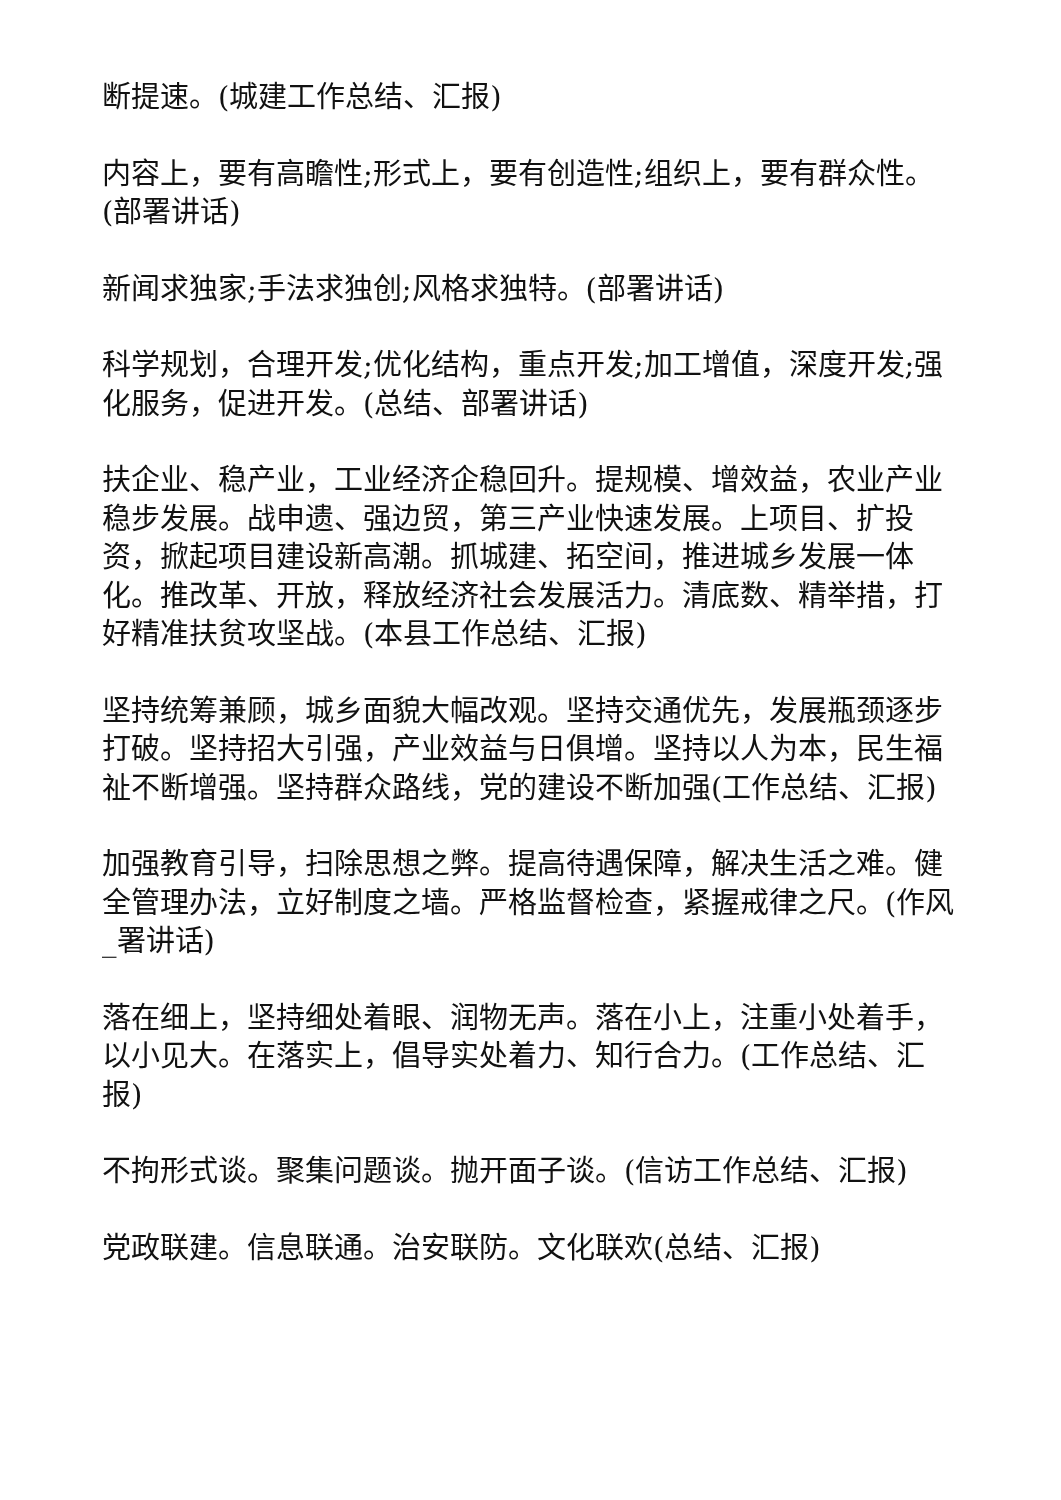断提速。(城建工作总结、汇报)
内容上，要有高瞻性;形式上，要有创造性;组织上，要有群众性。(部署讲话)
新闻求独家;手法求独创;风格求独特。(部署讲话)
科学规划，合理开发;优化结构，重点开发;加工增值，深度开发;强化服务，促进开发。(总结、部署讲话)
扶企业、稳产业，工业经济企稳回升。提规模、增效益，农业产业稳步发展。战申遗、强边贸，第三产业快速发展。上项目、扩投资，掀起项目建设新高潮。抓城建、拓空间，推进城乡发展一体化。推改革、开放，释放经济社会发展活力。清底数、精举措，打好精准扶贫攻坚战。(本县工作总结、汇报)
坚持统筹兼顾，城乡面貌大幅改观。坚持交通优先，发展瓶颈逐步打破。坚持招大引强，产业效益与日俱增。坚持以人为本，民生福祉不断增强。坚持群众路线，党的建设不断加强(工作总结、汇报)
加强教育引导，扫除思想之弊。提高待遇保障，解决生活之难。健全管理办法，立好制度之墙。严格监督检查，紧握戒律之尺。(作风_署讲话)
落在细上，坚持细处着眼、润物无声。落在小上，注重小处着手，以小见大。在落实上，倡导实处着力、知行合力。(工作总结、汇报)
不拘形式谈。聚集问题谈。抛开面子谈。(信访工作总结、汇报)
党政联建。信息联通。治安联防。文化联欢(总结、汇报)